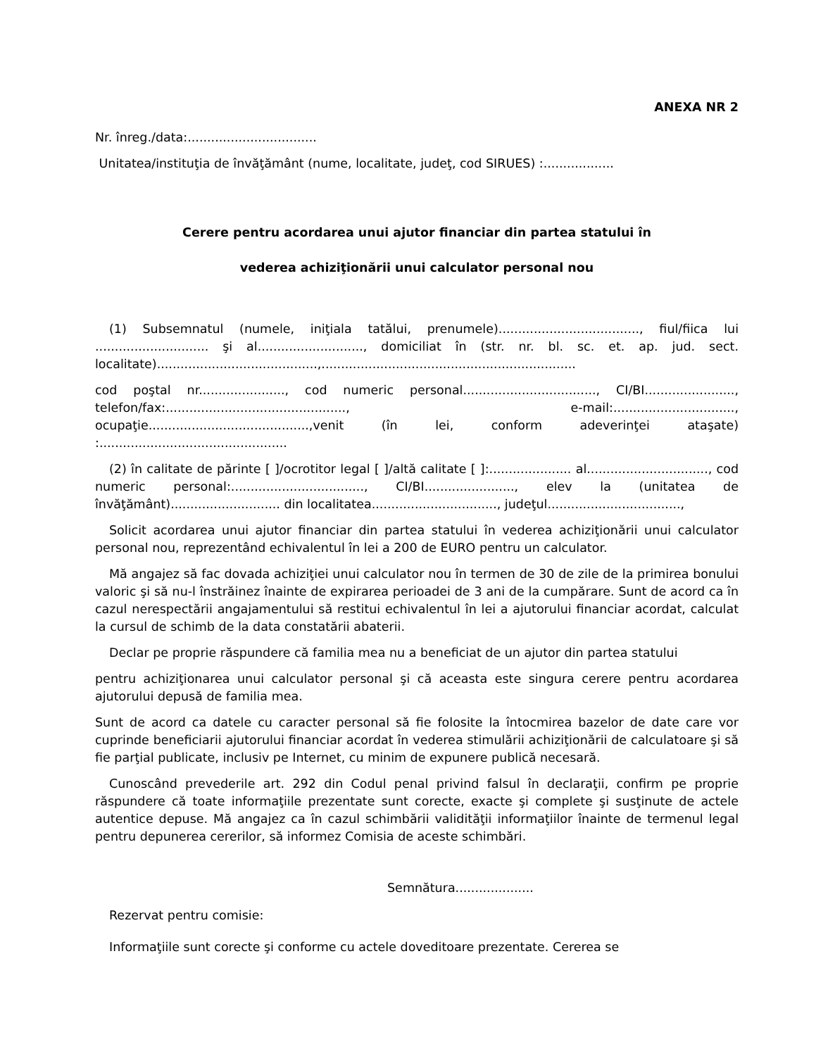ANEXA NR 2
Nr. înreg./data:.................................
Unitatea/instituţia de învăţământ (nume, localitate, judeţ, cod SIRUES) :..................
Cerere pentru acordarea unui ajutor financiar din partea statului în
vederea achiziţionării unui calculator personal nou
(1) Subsemnatul (numele, iniţiala tatălui, prenumele)...................................., fiul/fiica lui ............................. şi al..........................., domiciliat în (str. nr. bl. sc. et. ap. jud. sect. localitate).........................................,.................................................................
cod poştal nr......................, cod numeric personal.................................., CI/BI......................., telefon/fax:.............................................., e-mail:..............................., ocupaţie.........................................,venit (în lei, conform adeverinţei ataşate) :................................................
(2) în calitate de părinte [ ]/ocrotitor legal [ ]/altă calitate [ ]:..................... al..............................., cod numeric personal:.................................., CI/BI......................., elev la (unitatea de învăţământ)............................ din localitatea................................, judeţul..................................,
Solicit acordarea unui ajutor financiar din partea statului în vederea achiziţionării unui calculator personal nou, reprezentând echivalentul în lei a 200 de EURO pentru un calculator.
Mă angajez să fac dovada achiziţiei unui calculator nou în termen de 30 de zile de la primirea bonului valoric şi să nu-l înstrăinez înainte de expirarea perioadei de 3 ani de la cumpărare. Sunt de acord ca în cazul nerespectării angajamentului să restitui echivalentul în lei a ajutorului financiar acordat, calculat la cursul de schimb de la data constatării abaterii.
Declar pe proprie răspundere că familia mea nu a beneficiat de un ajutor din partea statului
pentru achiziţionarea unui calculator personal şi că aceasta este singura cerere pentru acordarea ajutorului depusă de familia mea.
Sunt de acord ca datele cu caracter personal să fie folosite la întocmirea bazelor de date care vor cuprinde beneficiarii ajutorului financiar acordat în vederea stimulării achiziţionării de calculatoare şi să fie parţial publicate, inclusiv pe Internet, cu minim de expunere publică necesară.
Cunoscând prevederile art. 292 din Codul penal privind falsul în declaraţii, confirm pe proprie răspundere că toate informaţiile prezentate sunt corecte, exacte şi complete şi susţinute de actele autentice depuse. Mă angajez ca în cazul schimbării validităţii informaţiilor înainte de termenul legal pentru depunerea cererilor, să informez Comisia de aceste schimbări.
Semnătura....................
Rezervat pentru comisie:
Informaţiile sunt corecte şi conforme cu actele doveditoare prezentate. Cererea se